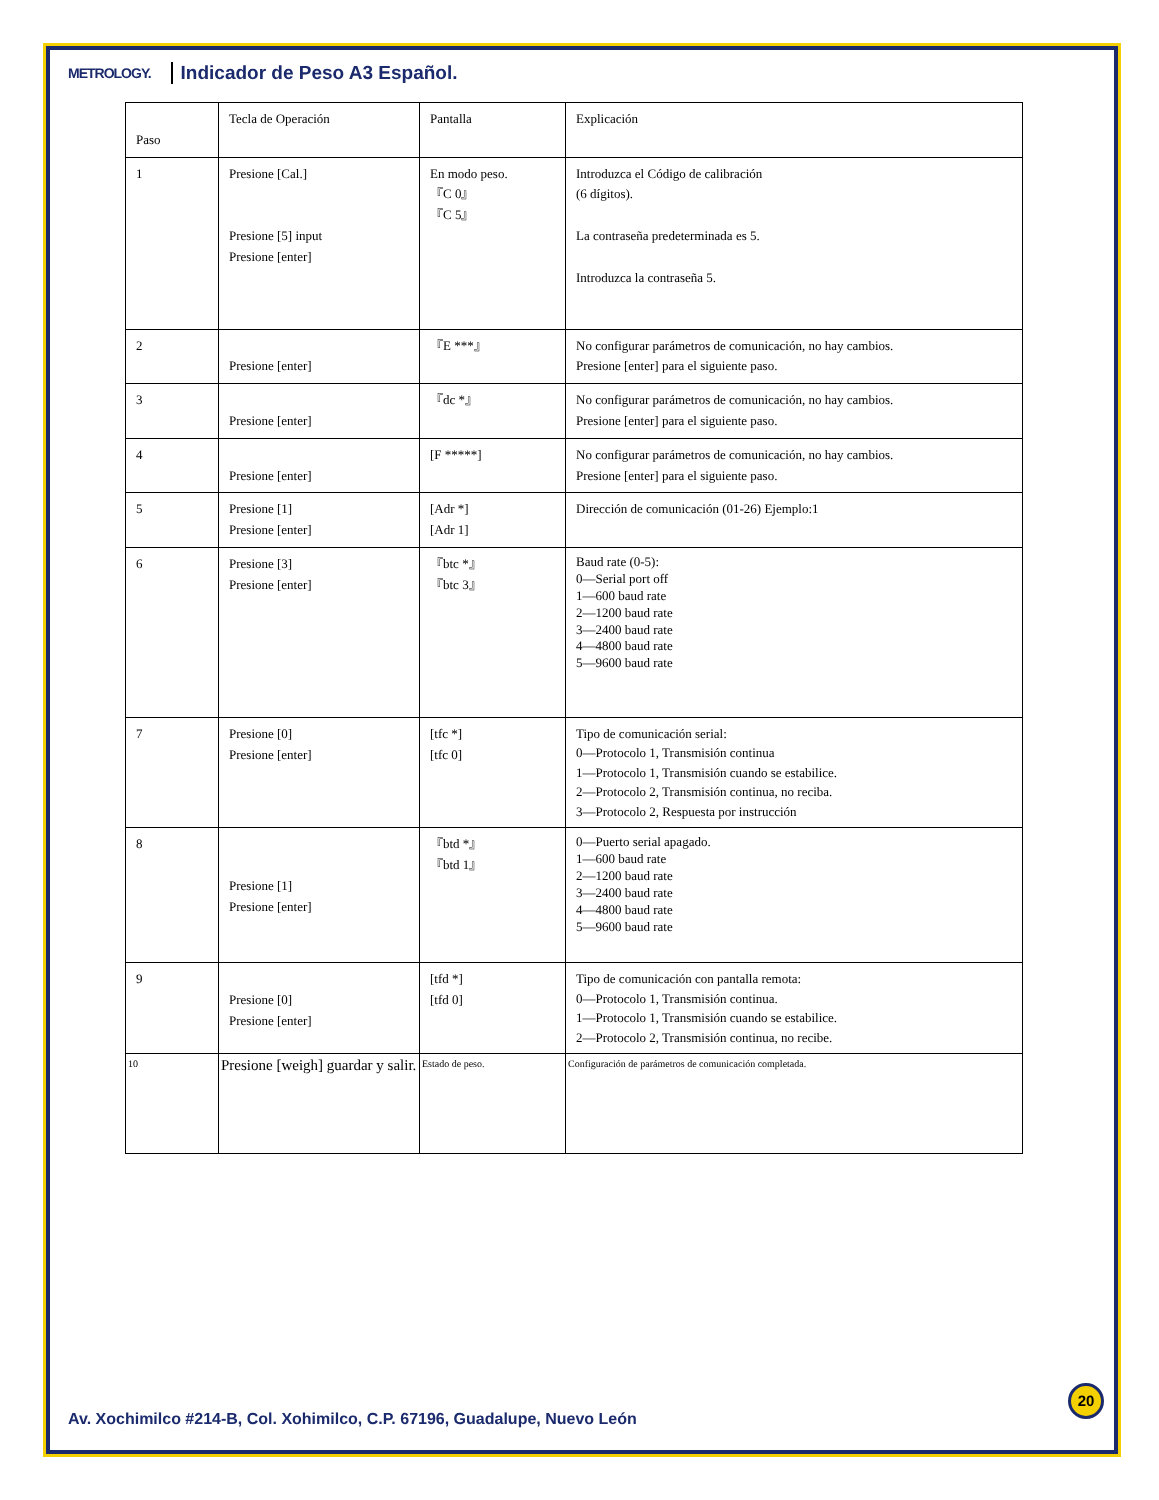METROLOGY. Indicador de Peso A3 Español.
| Paso | Tecla de Operación | Pantalla | Explicación |
| 1 | Presione [Cal.] Presione [5] input Presione [enter] | En modo peso. 『C 0』 『C 5』 | Introduzca el Código de calibración (6 dígitos). La contraseña predeterminada es 5. Introduzca la contraseña 5. |
| 2 | Presione [enter] | 『E ***』 | No configurar parámetros de comunicación, no hay cambios. Presione [enter] para el siguiente paso. |
| 3 | Presione [enter] | 『dc *』 | No configurar parámetros de comunicación, no hay cambios. Presione [enter] para el siguiente paso. |
| 4 | Presione [enter] | [F *****] | No configurar parámetros de comunicación, no hay cambios. Presione [enter] para el siguiente paso. |
| 5 | Presione [1] Presione [enter] | [Adr *] [Adr 1] | Dirección de comunicación (01-26) Ejemplo:1 |
| 6 | Presione [3] Presione [enter] | 『btc *』 『btc 3』 | Baud rate (0-5): 0—Serial port off 1—600 baud rate 2—1200 baud rate 3—2400 baud rate 4—4800 baud rate 5—9600 baud rate |
| 7 | Presione [0] Presione [enter] | [tfc *] [tfc 0] | Tipo de comunicación serial: 0—Protocolo 1, Transmisión continua 1—Protocolo 1, Transmisión cuando se estabilice. 2—Protocolo 2, Transmisión continua, no reciba. 3—Protocolo 2, Respuesta por instrucción |
| 8 | Presione [1] Presione [enter] | 『btd *』 『btd 1』 | 0—Puerto serial apagado. 1—600 baud rate 2—1200 baud rate 3—2400 baud rate 4—4800 baud rate 5—9600 baud rate |
| 9 | Presione [0] Presione [enter] | [tfd *] [tfd 0] | Tipo de comunicación con pantalla remota: 0—Protocolo 1, Transmisión continua. 1—Protocolo 1, Transmisión cuando se estabilice. 2—Protocolo 2, Transmisión continua, no recibe. |
| 10 | Presione [weigh] guardar y salir. | Estado de peso. | Configuración de parámetros de comunicación completada. |
Av. Xochimilco #214-B, Col. Xohimilco, C.P. 67196, Guadalupe, Nuevo León
20